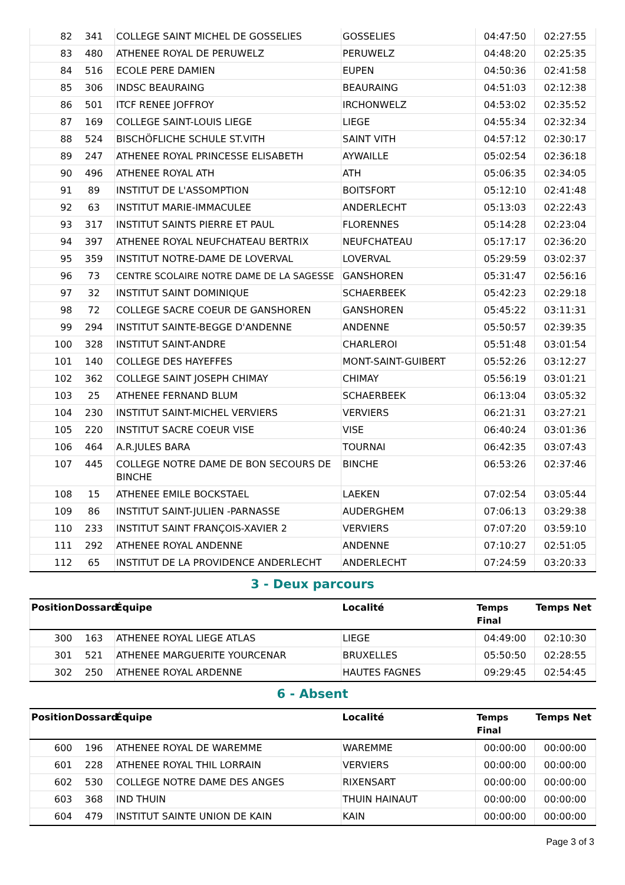| 82 | 341 | COLLEGE SAINT MICHEL DE GOSSELIES | GOSSELIES | 04:47:50 | 02:27:55 |
| 83 | 480 | ATHENEE ROYAL DE PERUWELZ | PERUWELZ | 04:48:20 | 02:25:35 |
| 84 | 516 | ECOLE PERE DAMIEN | EUPEN | 04:50:36 | 02:41:58 |
| 85 | 306 | INDSC BEAURAING | BEAURAING | 04:51:03 | 02:12:38 |
| 86 | 501 | ITCF RENEE JOFFROY | IRCHONWELZ | 04:53:02 | 02:35:52 |
| 87 | 169 | COLLEGE SAINT-LOUIS LIEGE | LIEGE | 04:55:34 | 02:32:34 |
| 88 | 524 | BISCHÖFLICHE SCHULE ST.VITH | SAINT VITH | 04:57:12 | 02:30:17 |
| 89 | 247 | ATHENEE ROYAL PRINCESSE ELISABETH | AYWAILLE | 05:02:54 | 02:36:18 |
| 90 | 496 | ATHENEE ROYAL ATH | ATH | 05:06:35 | 02:34:05 |
| 91 | 89 | INSTITUT DE L'ASSOMPTION | BOITSFORT | 05:12:10 | 02:41:48 |
| 92 | 63 | INSTITUT MARIE-IMMACULEE | ANDERLECHT | 05:13:03 | 02:22:43 |
| 93 | 317 | INSTITUT SAINTS PIERRE ET PAUL | FLORENNES | 05:14:28 | 02:23:04 |
| 94 | 397 | ATHENEE ROYAL NEUFCHATEAU BERTRIX | NEUFCHATEAU | 05:17:17 | 02:36:20 |
| 95 | 359 | INSTITUT NOTRE-DAME DE LOVERVAL | LOVERVAL | 05:29:59 | 03:02:37 |
| 96 | 73 | CENTRE SCOLAIRE NOTRE DAME DE LA SAGESSE | GANSHOREN | 05:31:47 | 02:56:16 |
| 97 | 32 | INSTITUT SAINT DOMINIQUE | SCHAERBEEK | 05:42:23 | 02:29:18 |
| 98 | 72 | COLLEGE SACRE COEUR DE GANSHOREN | GANSHOREN | 05:45:22 | 03:11:31 |
| 99 | 294 | INSTITUT SAINTE-BEGGE D'ANDENNE | ANDENNE | 05:50:57 | 02:39:35 |
| 100 | 328 | INSTITUT SAINT-ANDRE | CHARLEROI | 05:51:48 | 03:01:54 |
| 101 | 140 | COLLEGE DES HAYEFFES | MONT-SAINT-GUIBERT | 05:52:26 | 03:12:27 |
| 102 | 362 | COLLEGE SAINT JOSEPH CHIMAY | CHIMAY | 05:56:19 | 03:01:21 |
| 103 | 25 | ATHENEE FERNAND BLUM | SCHAERBEEK | 06:13:04 | 03:05:32 |
| 104 | 230 | INSTITUT SAINT-MICHEL VERVIERS | VERVIERS | 06:21:31 | 03:27:21 |
| 105 | 220 | INSTITUT SACRE COEUR VISE | VISE | 06:40:24 | 03:01:36 |
| 106 | 464 | A.R.JULES BARA | TOURNAI | 06:42:35 | 03:07:43 |
| 107 | 445 | COLLEGE NOTRE DAME DE BON SECOURS DE BINCHE | BINCHE | 06:53:26 | 02:37:46 |
| 108 | 15 | ATHENEE EMILE BOCKSTAEL | LAEKEN | 07:02:54 | 03:05:44 |
| 109 | 86 | INSTITUT SAINT-JULIEN -PARNASSE | AUDERGHEM | 07:06:13 | 03:29:38 |
| 110 | 233 | INSTITUT SAINT FRANÇOIS-XAVIER 2 | VERVIERS | 07:07:20 | 03:59:10 |
| 111 | 292 | ATHENEE ROYAL ANDENNE | ANDENNE | 07:10:27 | 02:51:05 |
| 112 | 65 | INSTITUT DE LA PROVIDENCE ANDERLECHT | ANDERLECHT | 07:24:59 | 03:20:33 |
3 - Deux parcours
| Position | Dossard | Équipe | Localité | Temps Final | Temps Net |
| --- | --- | --- | --- | --- | --- |
| 300 | 163 | ATHENEE ROYAL LIEGE ATLAS | LIEGE | 04:49:00 | 02:10:30 |
| 301 | 521 | ATHENEE MARGUERITE YOURCENAR | BRUXELLES | 05:50:50 | 02:28:55 |
| 302 | 250 | ATHENEE ROYAL ARDENNE | HAUTES FAGNES | 09:29:45 | 02:54:45 |
6 - Absent
| Position | Dossard | Équipe | Localité | Temps Final | Temps Net |
| --- | --- | --- | --- | --- | --- |
| 600 | 196 | ATHENEE ROYAL DE WAREMME | WAREMME | 00:00:00 | 00:00:00 |
| 601 | 228 | ATHENEE ROYAL THIL LORRAIN | VERVIERS | 00:00:00 | 00:00:00 |
| 602 | 530 | COLLEGE NOTRE DAME DES ANGES | RIXENSART | 00:00:00 | 00:00:00 |
| 603 | 368 | IND THUIN | THUIN HAINAUT | 00:00:00 | 00:00:00 |
| 604 | 479 | INSTITUT SAINTE UNION DE KAIN | KAIN | 00:00:00 | 00:00:00 |
Page 3 of 3